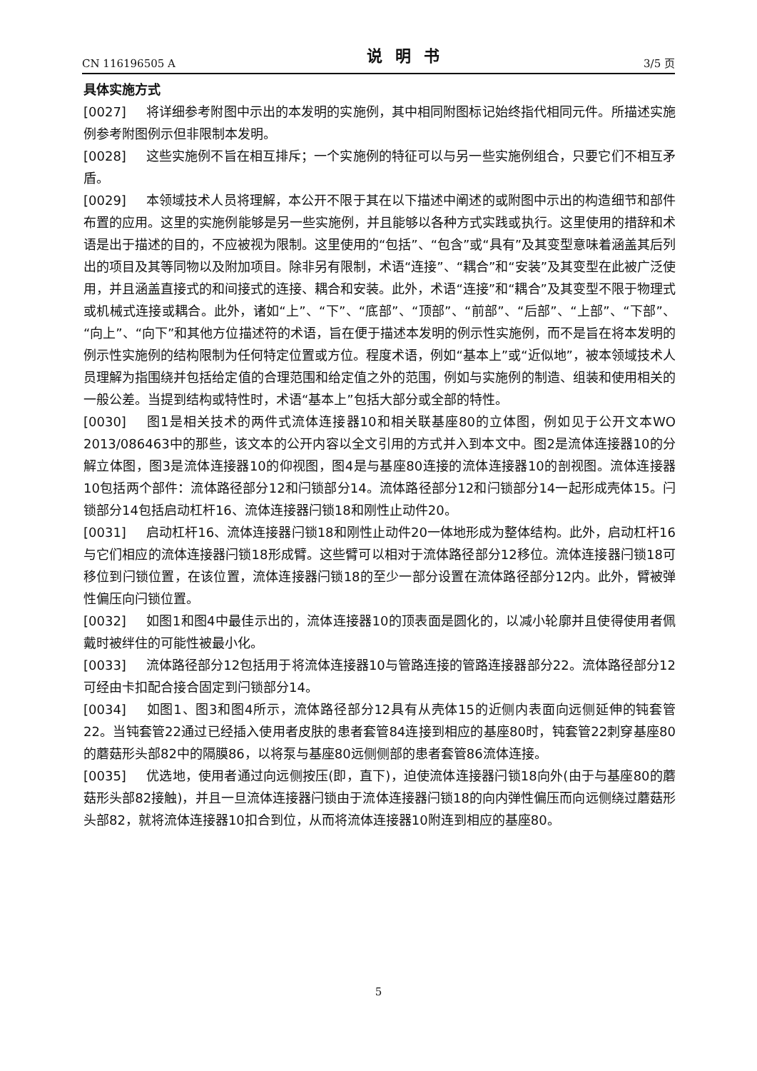CN 116196505 A 说明书 3/5 页
具体实施方式
[0027] 将详细参考附图中示出的本发明的实施例，其中相同附图标记始终指代相同元件。所描述实施例参考附图例示但非限制本发明。
[0028] 这些实施例不旨在相互排斥；一个实施例的特征可以与另一些实施例组合，只要它们不相互矛盾。
[0029] 本领域技术人员将理解，本公开不限于其在以下描述中阐述的或附图中示出的构造细节和部件布置的应用。这里的实施例能够是另一些实施例，并且能够以各种方式实践或执行。这里使用的措辞和术语是出于描述的目的，不应被视为限制。这里使用的“包括”、“包含”或“具有”及其变型意味着涵盖其后列出的项目及其等同物以及附加项目。除非另有限制，术语“连接”、“耦合”和“安装”及其变型在此被广泛使用，并且涵盖直接式的和间接式的连接、耦合和安装。此外，术语“连接”和“耦合”及其变型不限于物理式或机械式连接或耦合。此外，诸如“上”、“下”、“底部”、“顶部”、“前部”、“后部”、“上部”、“下部”、“向上”、“向下”和其他方位描述符的术语，旨在便于描述本发明的例示性实施例，而不是旨在将本发明的例示性实施例的结构限制为任何特定位置或方位。程度术语，例如“基本上”或“近似地”，被本领域技术人员理解为指围绕并包括给定值的合理范围和给定值之外的范围，例如与实施例的制造、组装和使用相关的一般公差。当提到结构或特性时，术语“基本上”包括大部分或全部的特性。
[0030] 图1是相关技术的两件式流体连接器10和相关联基座80的立体图，例如见于公开文本WO 2013/086463中的那些，该文本的公开内容以全文引用的方式并入到本文中。图2是流体连接器10的分解立体图，图3是流体连接器10的仰视图，图4是与基座80连接的流体连接器10的剖视图。流体连接器10包括两个部件：流体路径部分12和闩锁部分14。流体路径部分12和闩锁部分14一起形成壳体15。闩锁部分14包括启动杠杆16、流体连接器闩锁18和刚性止动件20。
[0031] 启动杠杆16、流体连接器闩锁18和刚性止动件20一体地形成为整体结构。此外，启动杠杆16与它们相应的流体连接器闩锁18形成臂。这些臂可以相对于流体路径部分12移位。流体连接器闩锁18可移位到闩锁位置，在该位置，流体连接器闩锁18的至少一部分设置在流体路径部分12内。此外，臂被弹性偏压向闩锁位置。
[0032] 如图1和图4中最佳示出的，流体连接器10的顶表面是圆化的，以减小轮廓并且使得使用者佩戴时被绊住的可能性被最小化。
[0033] 流体路径部分12包括用于将流体连接器10与管路连接的管路连接器部分22。流体路径部分12可经由卡扣配合接合固定到闩锁部分14。
[0034] 如图1、图3和图4所示，流体路径部分12具有从壳体15的近侧内表面向远侧延伸的钝套管22。当钝套管22通过已经插入使用者皮肤的患者套管84连接到相应的基座80时，钝套管22刺穿基座80的蘑菇形头部82中的隔膜86，以将泵与基座80远侧侧部的患者套管86流体连接。
[0035] 优选地，使用者通过向远侧按压(即，直下)，迫使流体连接器闩锁18向外(由于与基座80的蘑菇形头部82接触)，并且一旦流体连接器闩锁由于流体连接器闩锁18的向内弹性偏压而向远侧绕过蘑菇形头部82，就将流体连接器10扣合到位，从而将流体连接器10附连到相应的基座80。
5